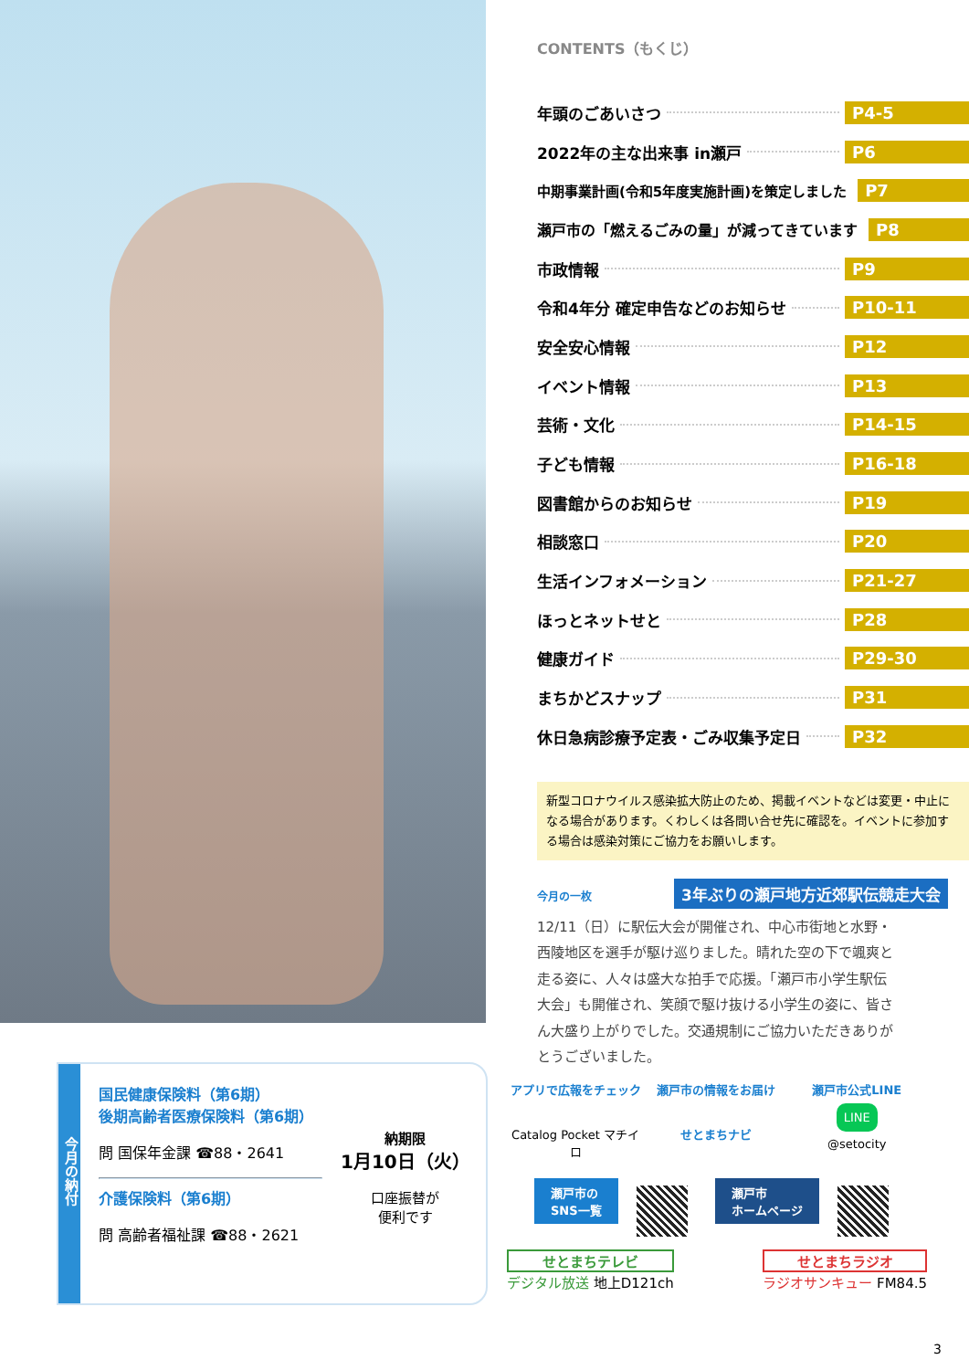CONTENTS（もくじ）
年頭のごあいさつ P4-5
2022年の主な出来事 in瀬戸 P6
中期事業計画(令和5年度実施計画)を策定しました P7
瀬戸市の「燃えるごみの量」が減ってきています P8
市政情報 P9
令和4年分 確定申告などのお知らせ P10-11
安全安心情報 P12
イベント情報 P13
芸術・文化 P14-15
子ども情報 P16-18
図書館からのお知らせ P19
相談窓口 P20
生活インフォメーション P21-27
ほっとネットせと P28
健康ガイド P29-30
まちかどスナップ P31
休日急病診療予定表・ごみ収集予定日 P32
新型コロナウイルス感染拡大防止のため、掲載イベントなどは変更・中止になる場合があります。くわしくは各問い合せ先に確認を。イベントに参加する場合は感染対策にご協力をお願いします。
今月の一枚 3年ぶりの瀬戸地方近郊駅伝競走大会
12/11（日）に駅伝大会が開催され、中心市街地と水野・西陵地区を選手が駆け巡りました。晴れた空の下で颯爽と走る姿に、人々は盛大な拍手で応援。「瀬戸市小学生駅伝大会」も開催され、笑顔で駆け抜ける小学生の姿に、皆さん大盛り上がりでした。交通規制にご協力いただきありがとうございました。
今月の納付
国民健康保険料（第6期）
後期高齢者医療保険料（第6期）
問 国保年金課 ☎88・2641
介護保険料（第6期）
問 高齢者福祉課 ☎88・2621
納期限
1月10日（火）
口座振替が
便利です
アプリで広報をチェック
Catalog Pocket マチイロ
瀬戸市の情報をお届け
せとまちナビ
瀬戸市公式LINE
LINE
@setocity
瀬戸市の
SNS一覧 瀬戸市
ホームページ
せとまちテレビ
デジタル放送 地上D121ch
せとまちラジオ
ラジオサンキュー FM84.5
3